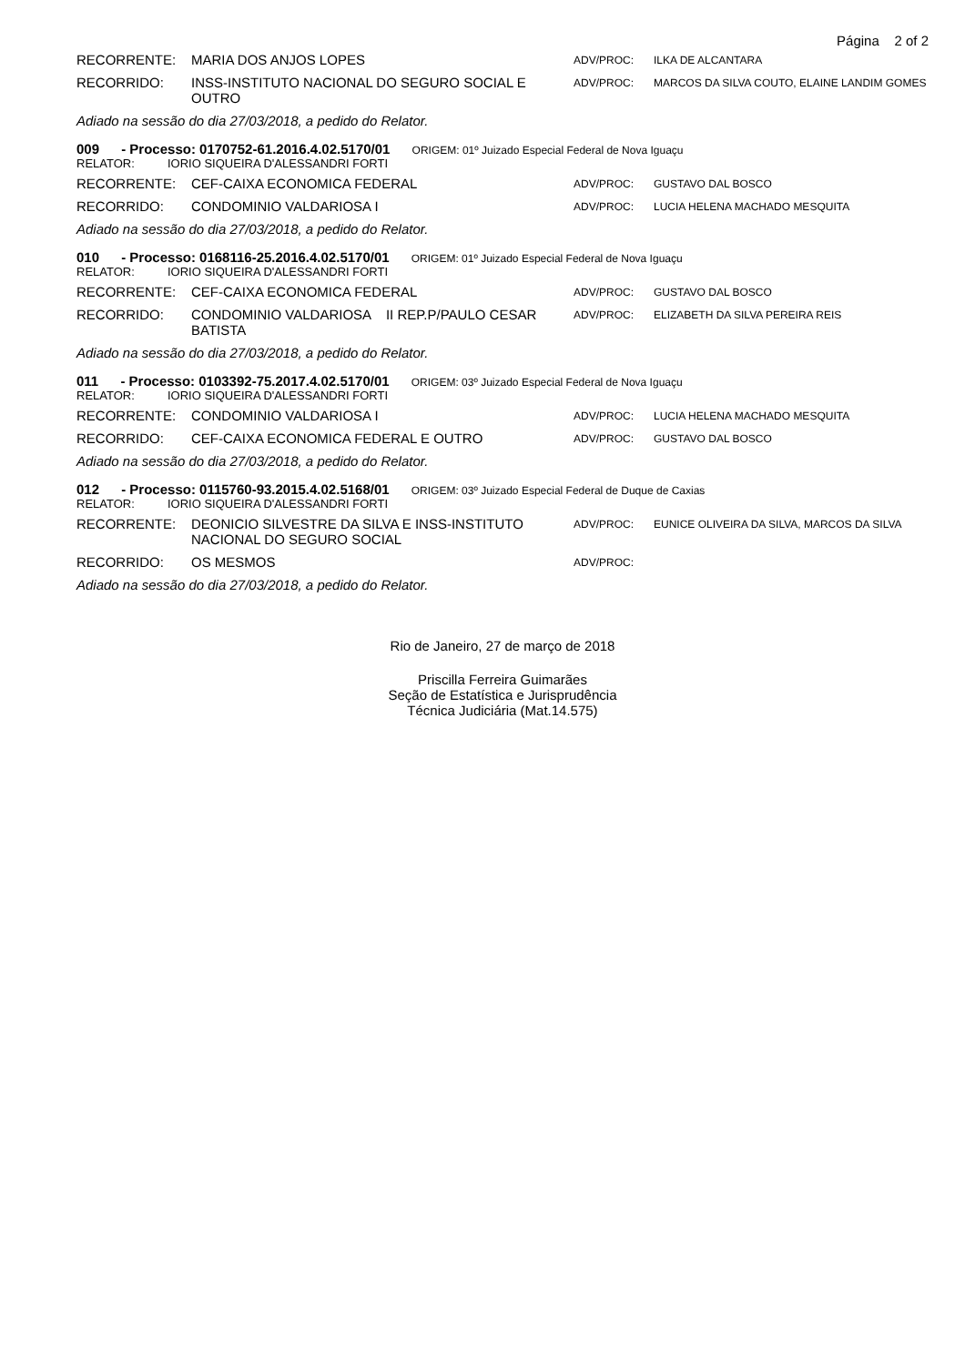Página 2 of 2
RECORRENTE: MARIA DOS ANJOS LOPES
ADV/PROC: ILKA DE ALCANTARA
RECORRIDO: INSS-INSTITUTO NACIONAL DO SEGURO SOCIAL E OUTRO
ADV/PROC: MARCOS DA SILVA COUTO, ELAINE LANDIM GOMES
Adiado na sessão do dia 27/03/2018, a pedido do Relator.
009 - Processo: 0170752-61.2016.4.02.5170/01 ORIGEM: 01º Juizado Especial Federal de Nova Iguaçu
RELATOR: IORIO SIQUEIRA D'ALESSANDRI FORTI
RECORRENTE: CEF-CAIXA ECONOMICA FEDERAL
ADV/PROC: GUSTAVO DAL BOSCO
RECORRIDO: CONDOMINIO VALDARIOSA I
ADV/PROC: LUCIA HELENA MACHADO MESQUITA
Adiado na sessão do dia 27/03/2018, a pedido do Relator.
010 - Processo: 0168116-25.2016.4.02.5170/01 ORIGEM: 01º Juizado Especial Federal de Nova Iguaçu
RELATOR: IORIO SIQUEIRA D'ALESSANDRI FORTI
RECORRENTE: CEF-CAIXA ECONOMICA FEDERAL
ADV/PROC: GUSTAVO DAL BOSCO
RECORRIDO: CONDOMINIO VALDARIOSA II REP.P/PAULO CESAR BATISTA
ADV/PROC: ELIZABETH DA SILVA PEREIRA REIS
Adiado na sessão do dia 27/03/2018, a pedido do Relator.
011 - Processo: 0103392-75.2017.4.02.5170/01 ORIGEM: 03º Juizado Especial Federal de Nova Iguaçu
RELATOR: IORIO SIQUEIRA D'ALESSANDRI FORTI
RECORRENTE: CONDOMINIO VALDARIOSA I
ADV/PROC: LUCIA HELENA MACHADO MESQUITA
RECORRIDO: CEF-CAIXA ECONOMICA FEDERAL E OUTRO
ADV/PROC: GUSTAVO DAL BOSCO
Adiado na sessão do dia 27/03/2018, a pedido do Relator.
012 - Processo: 0115760-93.2015.4.02.5168/01 ORIGEM: 03º Juizado Especial Federal de Duque de Caxias
RELATOR: IORIO SIQUEIRA D'ALESSANDRI FORTI
RECORRENTE: DEONICIO SILVESTRE DA SILVA E INSS-INSTITUTO NACIONAL DO SEGURO SOCIAL
ADV/PROC: EUNICE OLIVEIRA DA SILVA, MARCOS DA SILVA
RECORRIDO: OS MESMOS
ADV/PROC:
Adiado na sessão do dia 27/03/2018, a pedido do Relator.
Rio de Janeiro, 27 de março de 2018
Priscilla Ferreira Guimarães
Seção de Estatística e Jurisprudência
Técnica Judiciária (Mat.14.575)